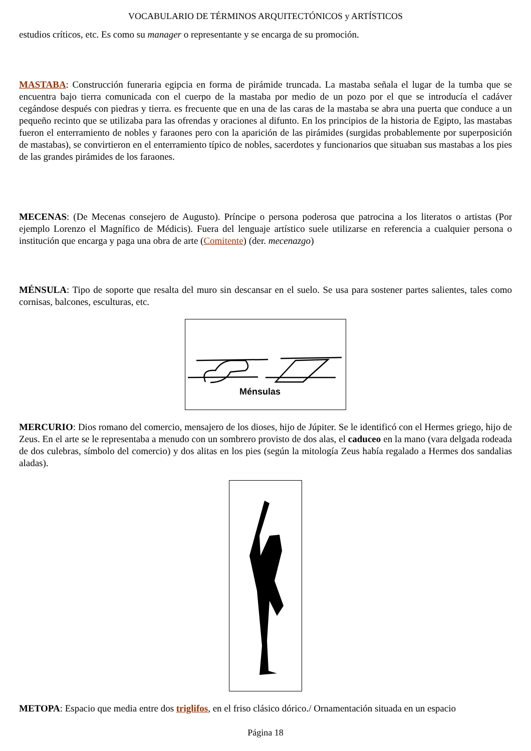VOCABULARIO DE TÉRMINOS ARQUITECTÓNICOS y ARTÍSTICOS
estudios críticos, etc. Es como su manager o representante y se encarga de su promoción.
MASTABA: Construcción funeraria egipcia en forma de pirámide truncada. La mastaba señala el lugar de la tumba que se encuentra bajo tierra comunicada con el cuerpo de la mastaba por medio de un pozo por el que se introducía el cadáver cegándose después con piedras y tierra. es frecuente que en una de las caras de la mastaba se abra una puerta que conduce a un pequeño recinto que se utilizaba para las ofrendas y oraciones al difunto. En los principios de la historia de Egipto, las mastabas fueron el enterramiento de nobles y faraones pero con la aparición de las pirámides (surgidas probablemente por superposición de mastabas), se convirtieron en el enterramiento típico de nobles, sacerdotes y funcionarios que situaban sus mastabas a los pies de las grandes pirámides de los faraones.
MECENAS: (De Mecenas consejero de Augusto). Príncipe o persona poderosa que patrocina a los literatos o artistas (Por ejemplo Lorenzo el Magnífico de Médicis). Fuera del lenguaje artístico suele utilizarse en referencia a cualquier persona o institución que encarga y paga una obra de arte (Comitente) (der. mecenazgo)
MÉNSULA: Tipo de soporte que resalta del muro sin descansar en el suelo. Se usa para sostener partes salientes, tales como cornisas, balcones, esculturas, etc.
Ménsulas
MERCURIO: Dios romano del comercio, mensajero de los dioses, hijo de Júpiter. Se le identificó con el Hermes griego, hijo de Zeus. En el arte se le representaba a menudo con un sombrero provisto de dos alas, el caduceo en la mano (vara delgada rodeada de dos culebras, símbolo del comercio) y dos alitas en los pies (según la mitología Zeus había regalado a Hermes dos sandalias aladas).
METOPA: Espacio que media entre dos triglifos, en el friso clásico dórico./ Ornamentación situada en un espacio
Página 18